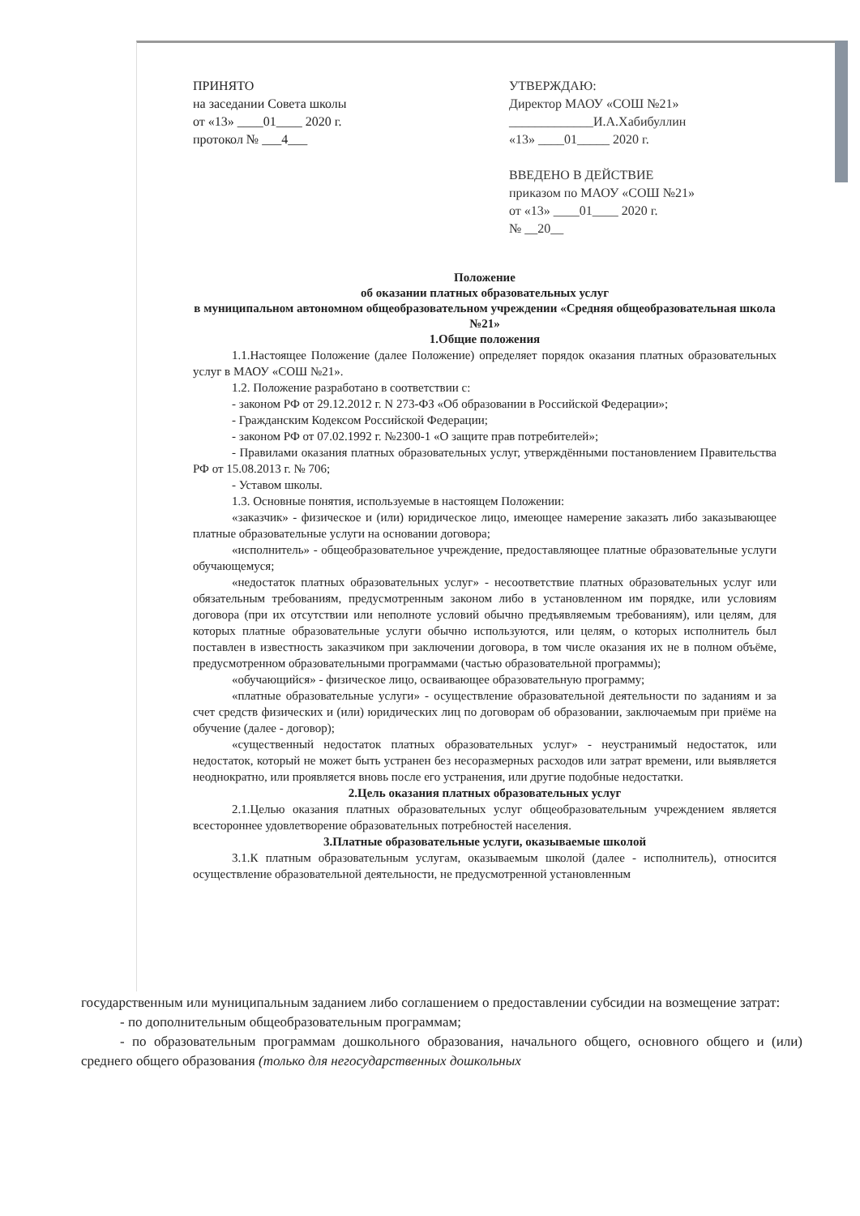ПРИНЯТО
на заседании Совета школы
от «13» ____01____ 2020 г.
протокол № ___4___
УТВЕРЖДАЮ:
Директор МАОУ «СОШ №21»
_____________И.А.Хабибуллин
«13» ____01_____ 2020 г.
ВВЕДЕНО В ДЕЙСТВИЕ
приказом по МАОУ «СОШ №21»
от «13» ____01____ 2020 г.
№ __20__
Положение
об оказании платных образовательных услуг
в муниципальном автономном общеобразовательном учреждении «Средняя общеобразовательная школа №21»
1.Общие положения
1.1.Настоящее Положение (далее Положение) определяет порядок оказания платных образовательных услуг в МАОУ «СОШ №21».
1.2. Положение разработано в соответствии с:
- законом РФ от 29.12.2012 г. N 273-ФЗ «Об образовании в Российской Федерации»;
- Гражданским Кодексом Российской Федерации;
- законом РФ от 07.02.1992 г. №2300-1 «О защите прав потребителей»;
- Правилами оказания платных образовательных услуг, утверждёнными постановлением Правительства РФ от 15.08.2013 г. № 706;
- Уставом школы.
1.3. Основные понятия, используемые в настоящем Положении:
«заказчик» - физическое и (или) юридическое лицо, имеющее намерение заказать либо заказывающее платные образовательные услуги на основании договора;
«исполнитель» - общеобразовательное учреждение, предоставляющее платные образовательные услуги обучающемуся;
«недостаток платных образовательных услуг» - несоответствие платных образовательных услуг или обязательным требованиям, предусмотренным законом либо в установленном им порядке, или условиям договора (при их отсутствии или неполноте условий обычно предъявляемым требованиям), или целям, для которых платные образовательные услуги обычно используются, или целям, о которых исполнитель был поставлен в известность заказчиком при заключении договора, в том числе оказания их не в полном объёме, предусмотренном образовательными программами (частью образовательной программы);
«обучающийся» - физическое лицо, осваивающее образовательную программу;
«платные образовательные услуги» - осуществление образовательной деятельности по заданиям и за счет средств физических и (или) юридических лиц по договорам об образовании, заключаемым при приёме на обучение (далее - договор);
«существенный недостаток платных образовательных услуг» - неустранимый недостаток, или недостаток, который не может быть устранен без несоразмерных расходов или затрат времени, или выявляется неоднократно, или проявляется вновь после его устранения, или другие подобные недостатки.
2.Цель оказания платных образовательных услуг
2.1.Целью оказания платных образовательных услуг общеобразовательным учреждением является всестороннее удовлетворение образовательных потребностей населения.
3.Платные образовательные услуги, оказываемые школой
3.1.К платным образовательным услугам, оказываемым школой (далее - исполнитель), относится осуществление образовательной деятельности, не предусмотренной установленным
государственным или муниципальным заданием либо соглашением о предоставлении субсидии на возмещение затрат:
- по дополнительным общеобразовательным программам;
- по образовательным программам дошкольного образования, начального общего, основного общего и (или) среднего общего образования (только для негосударственных дошкольных